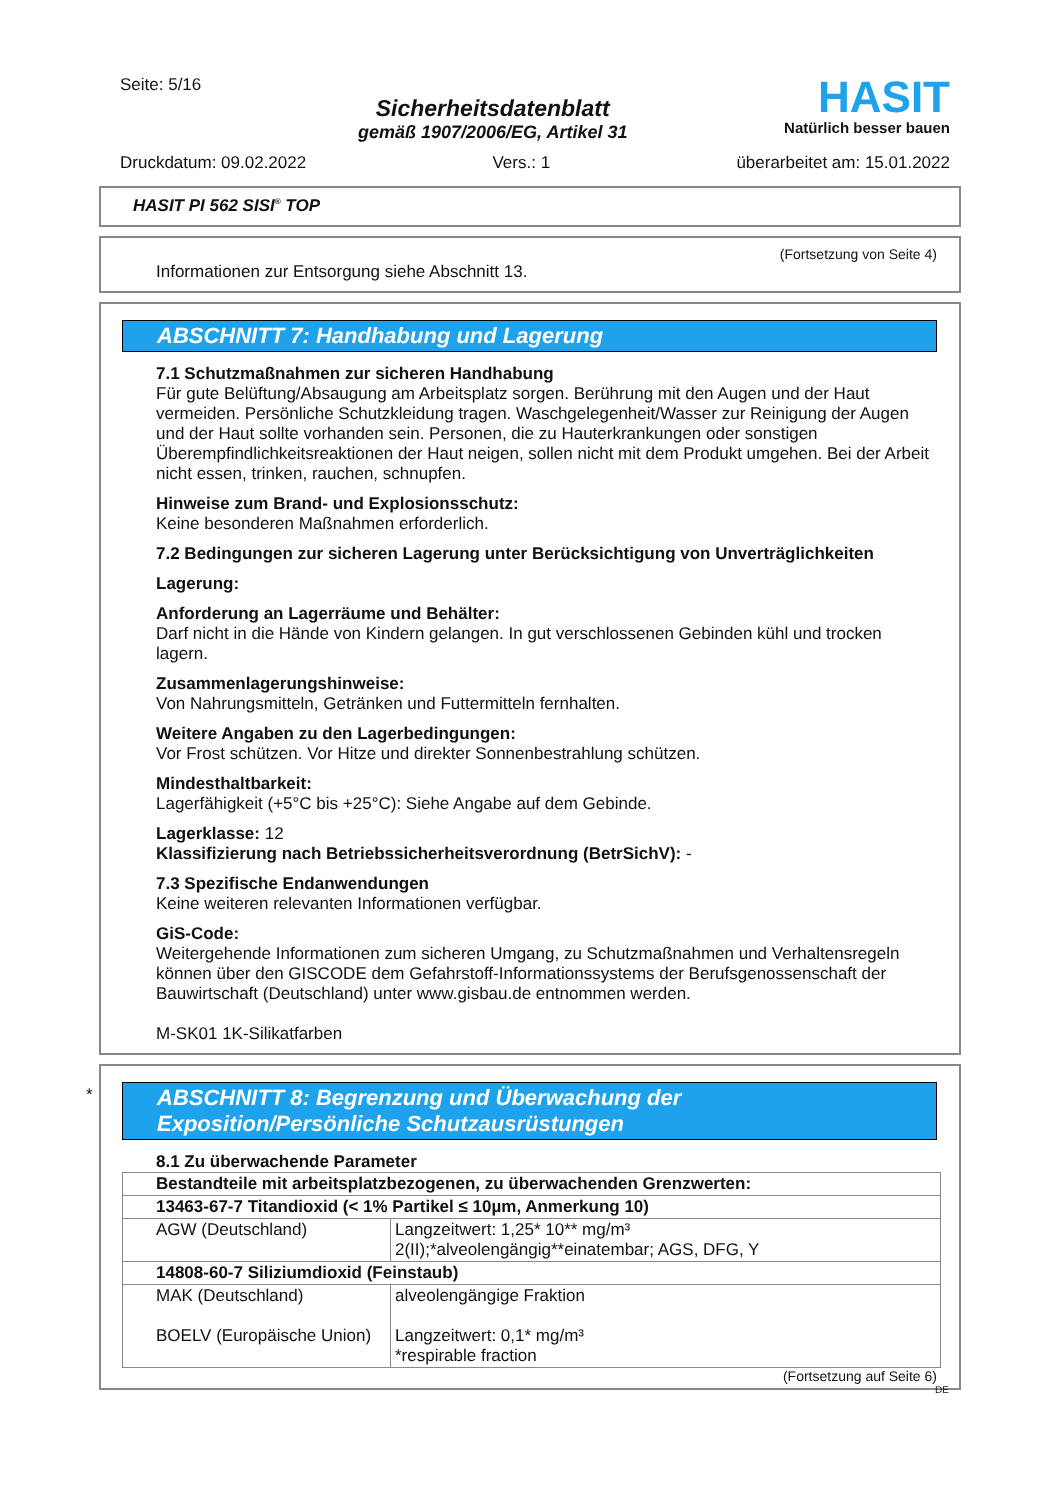Seite: 5/16
Sicherheitsdatenblatt
gemäß 1907/2006/EG, Artikel 31
HASIT
Natürlich besser bauen
Druckdatum: 09.02.2022 Vers.: 1 überarbeitet am: 15.01.2022
HASIT PI 562 SISI<sup>®</sup> TOP
(Fortsetzung von Seite 4)
Informationen zur Entsorgung siehe Abschnitt 13.
ABSCHNITT 7: Handhabung und Lagerung
7.1 Schutzmaßnahmen zur sicheren Handhabung
Für gute Belüftung/Absaugung am Arbeitsplatz sorgen. Berührung mit den Augen und der Haut vermeiden. Persönliche Schutzkleidung tragen. Waschgelegenheit/Wasser zur Reinigung der Augen und der Haut sollte vorhanden sein. Personen, die zu Hauterkrankungen oder sonstigen Überempfindlichkeitsreaktionen der Haut neigen, sollen nicht mit dem Produkt umgehen. Bei der Arbeit nicht essen, trinken, rauchen, schnupfen.
Hinweise zum Brand- und Explosionsschutz:
Keine besonderen Maßnahmen erforderlich.
7.2 Bedingungen zur sicheren Lagerung unter Berücksichtigung von Unverträglichkeiten
Lagerung:
Anforderung an Lagerräume und Behälter:
Darf nicht in die Hände von Kindern gelangen. In gut verschlossenen Gebinden kühl und trocken lagern.
Zusammenlagerungshinweise:
Von Nahrungsmitteln, Getränken und Futtermitteln fernhalten.
Weitere Angaben zu den Lagerbedingungen:
Vor Frost schützen. Vor Hitze und direkter Sonnenbestrahlung schützen.
Mindesthaltbarkeit:
Lagerfähigkeit (+5°C bis +25°C): Siehe Angabe auf dem Gebinde.
Lagerklasse: 12
Klassifizierung nach Betriebssicherheitsverordnung (BetrSichV): -
7.3 Spezifische Endanwendungen
Keine weiteren relevanten Informationen verfügbar.
GiS-Code:
Weitergehende Informationen zum sicheren Umgang, zu Schutzmaßnahmen und Verhaltensregeln können über den GISCODE dem Gefahrstoff-Informationssystems der Berufsgenossenschaft der Bauwirtschaft (Deutschland) unter www.gisbau.de entnommen werden.
M-SK01 1K-Silikatfarben
*
ABSCHNITT 8: Begrenzung und Überwachung der Exposition/Persönliche Schutzausrüstungen
8.1 Zu überwachende Parameter
| Bestandteile mit arbeitsplatzbezogenen, zu überwachenden Grenzwerten: | |
| 13463-67-7 Titandioxid (< 1% Partikel ≤ 10µm, Anmerkung 10) | |
| AGW (Deutschland) | Langzeitwert: 1,25* 10** mg/m³ 2(II);*alveolengängig**einatembar; AGS, DFG, Y |
| 14808-60-7 Siliziumdioxid (Feinstaub) | |
| MAK (Deutschland) BOELV (Europäische Union) | alveolengängige Fraktion Langzeitwert: 0,1* mg/m³ *respirable fraction |
(Fortsetzung auf Seite 6)
DE